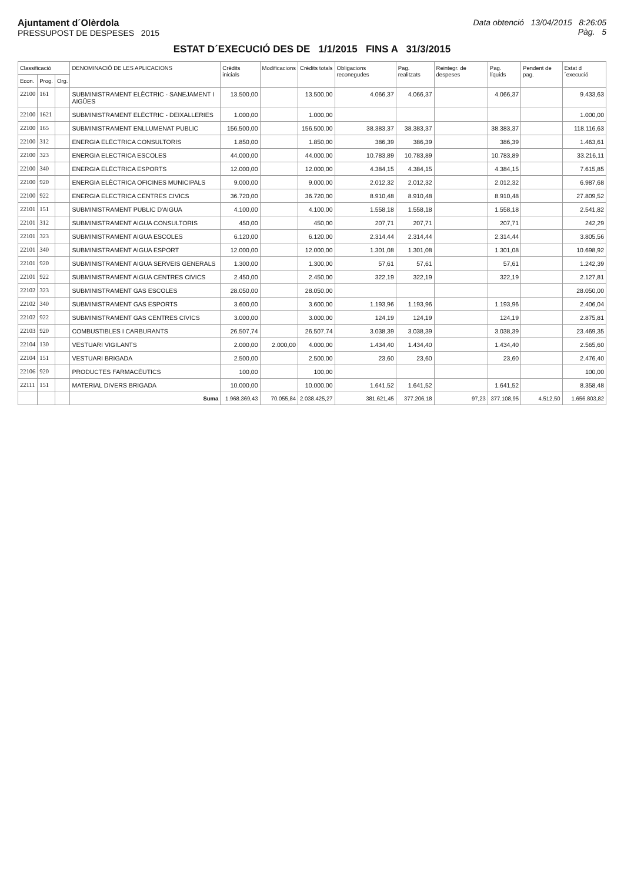Ajuntament d´Olèrdola
PRESSUPOST DE DESPESES 2015
Data obtenció 13/04/2015 8:26:05
Pàg. 5
ESTAT D´EXECUCIÓ DES DE 1/1/2015 FINS A 31/3/2015
| Classificació | | | DENOMINACIÓ DE LES APLICACIONS | Crèdits inicials | Modificacions | Crèdits totals | Obligacions reconegudes | Pag. realitzats | Reintegr. de despeses | Pag. líquids | Pendent de pag. | Estat d´execució |
| --- | --- | --- | --- | --- | --- | --- | --- | --- | --- | --- | --- | --- |
| Econ. | Prog. | Org. | | | | | | | | | | |
| 22100 | 161 | | SUBMINISTRAMENT ELÈCTRIC - SANEJAMENT I AIGÜES | 13.500,00 | | 13.500,00 | 4.066,37 | 4.066,37 | | 4.066,37 | | 9.433,63 |
| 22100 | 1621 | | SUBMINISTRAMENT ELÈCTRIC - DEIXALLERIES | 1.000,00 | | 1.000,00 | | | | | | 1.000,00 |
| 22100 | 165 | | SUBMINISTRAMENT ENLLUMENAT PUBLIC | 156.500,00 | | 156.500,00 | 38.383,37 | 38.383,37 | | 38.383,37 | | 118.116,63 |
| 22100 | 312 | | ENERGIA ELÈCTRICA CONSULTORIS | 1.850,00 | | 1.850,00 | 386,39 | 386,39 | | 386,39 | | 1.463,61 |
| 22100 | 323 | | ENERGIA ELECTRICA ESCOLES | 44.000,00 | | 44.000,00 | 10.783,89 | 10.783,89 | | 10.783,89 | | 33.216,11 |
| 22100 | 340 | | ENERGIA ELÈCTRICA ESPORTS | 12.000,00 | | 12.000,00 | 4.384,15 | 4.384,15 | | 4.384,15 | | 7.615,85 |
| 22100 | 920 | | ENERGIA ELÈCTRICA OFICINES MUNICIPALS | 9.000,00 | | 9.000,00 | 2.012,32 | 2.012,32 | | 2.012,32 | | 6.987,68 |
| 22100 | 922 | | ENERGIA ELECTRICA CENTRES CIVICS | 36.720,00 | | 36.720,00 | 8.910,48 | 8.910,48 | | 8.910,48 | | 27.809,52 |
| 22101 | 151 | | SUBMINISTRAMENT PUBLIC D'AIGUA | 4.100,00 | | 4.100,00 | 1.558,18 | 1.558,18 | | 1.558,18 | | 2.541,82 |
| 22101 | 312 | | SUBMINISTRAMENT AIGUA CONSULTORIS | 450,00 | | 450,00 | 207,71 | 207,71 | | 207,71 | | 242,29 |
| 22101 | 323 | | SUBMINISTRAMENT AIGUA ESCOLES | 6.120,00 | | 6.120,00 | 2.314,44 | 2.314,44 | | 2.314,44 | | 3.805,56 |
| 22101 | 340 | | SUBMINISTRAMENT AIGUA ESPORT | 12.000,00 | | 12.000,00 | 1.301,08 | 1.301,08 | | 1.301,08 | | 10.698,92 |
| 22101 | 920 | | SUBMINISTRAMENT AIGUA SERVEIS GENERALS | 1.300,00 | | 1.300,00 | 57,61 | 57,61 | | 57,61 | | 1.242,39 |
| 22101 | 922 | | SUBMINISTRAMENT AIGUA CENTRES CIVICS | 2.450,00 | | 2.450,00 | 322,19 | 322,19 | | 322,19 | | 2.127,81 |
| 22102 | 323 | | SUBMINISTRAMENT GAS ESCOLES | 28.050,00 | | 28.050,00 | | | | | | 28.050,00 |
| 22102 | 340 | | SUBMINISTRAMENT GAS ESPORTS | 3.600,00 | | 3.600,00 | 1.193,96 | 1.193,96 | | 1.193,96 | | 2.406,04 |
| 22102 | 922 | | SUBMINISTRAMENT GAS CENTRES CIVICS | 3.000,00 | | 3.000,00 | 124,19 | 124,19 | | 124,19 | | 2.875,81 |
| 22103 | 920 | | COMBUSTIBLES I CARBURANTS | 26.507,74 | | 26.507,74 | 3.038,39 | 3.038,39 | | 3.038,39 | | 23.469,35 |
| 22104 | 130 | | VESTUARI VIGILANTS | 2.000,00 | 2.000,00 | 4.000,00 | 1.434,40 | 1.434,40 | | 1.434,40 | | 2.565,60 |
| 22104 | 151 | | VESTUARI BRIGADA | 2.500,00 | | 2.500,00 | 23,60 | 23,60 | | 23,60 | | 2.476,40 |
| 22106 | 920 | | PRODUCTES FARMACÈUTICS | 100,00 | | 100,00 | | | | | | 100,00 |
| 22111 | 151 | | MATERIAL DIVERS BRIGADA | 10.000,00 | | 10.000,00 | 1.641,52 | 1.641,52 | | 1.641,52 | | 8.358,48 |
| | | | Suma | 1.968.369,43 | 70.055,84 | 2.038.425,27 | 381.621,45 | 377.206,18 | 97,23 | 377.108,95 | 4.512,50 | 1.656.803,82 |